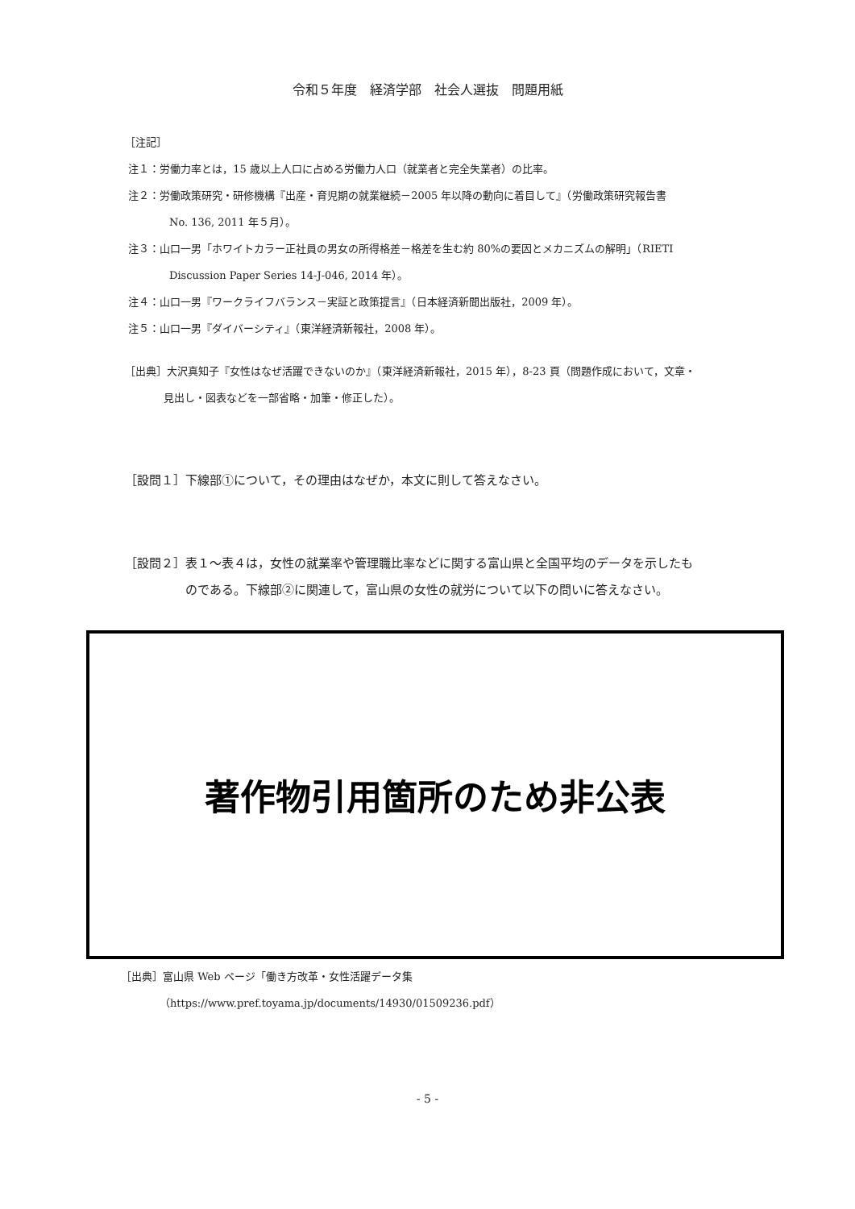令和５年度　経済学部　社会人選抜　問題用紙
［注記］
注１：労働力率とは，15 歳以上人口に占める労働力人口（就業者と完全失業者）の比率。
注２：労働政策研究・研修機構『出産・育児期の就業継続－2005 年以降の動向に着目して』（労働政策研究報告書
No. 136, 2011 年５月）。
注３：山口一男「ホワイトカラー正社員の男女の所得格差－格差を生む約 80%の要因とメカニズムの解明」（RIETI
Discussion Paper Series 14-J-046, 2014 年）。
注４：山口一男『ワークライフバランス－実証と政策提言』（日本経済新聞出版社，2009 年）。
注５：山口一男『ダイバーシティ』（東洋経済新報社，2008 年）。
［出典］大沢真知子『女性はなぜ活躍できないのか』（東洋経済新報社，2015 年），8-23 頁（問題作成において，文章・
見出し・図表などを一部省略・加筆・修正した）。
［設問１］下線部①について，その理由はなぜか，本文に則して答えなさい。
［設問２］表１～表４は，女性の就業率や管理職比率などに関する富山県と全国平均のデータを示したも
のである。下線部②に関連して，富山県の女性の就労について以下の問いに答えなさい。
著作物引用箇所のため非公表
［出典］富山県 Web ページ「働き方改革・女性活躍データ集
（https://www.pref.toyama.jp/documents/14930/01509236.pdf）
- 5 -